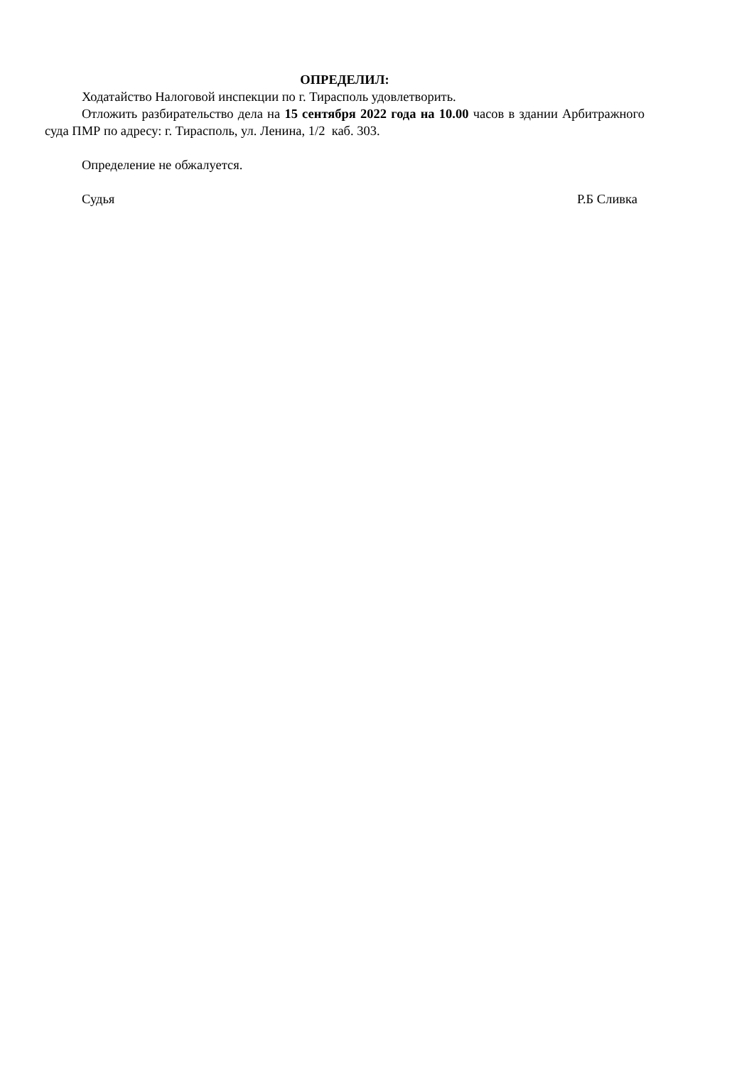ОПРЕДЕЛИЛ:
Ходатайство Налоговой инспекции по г. Тирасполь удовлетворить.
Отложить разбирательство дела на 15 сентября 2022 года на 10.00 часов в здании Арбитражного суда ПМР по адресу: г. Тирасполь, ул. Ленина, 1/2 каб. 303.
Определение не обжалуется.
Судья Р.Б Сливка